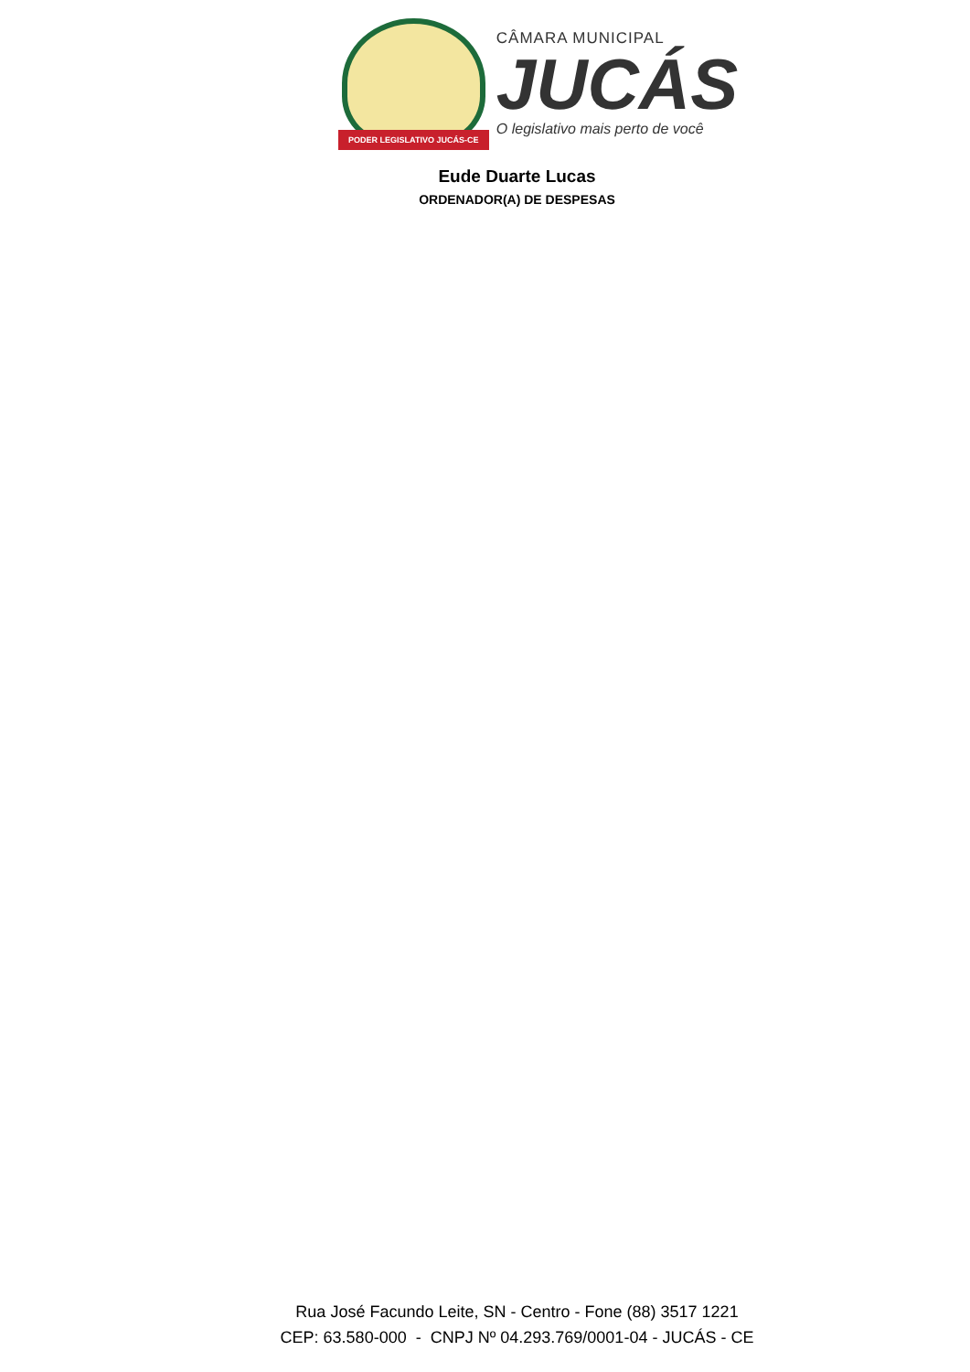PODER LEGISLATIVO JUCÁS-CE
CÂMARA MUNICIPAL
JUCÁS
O legislativo mais perto de você
Eude Duarte Lucas
ORDENADOR(A) DE DESPESAS
Rua José Facundo Leite, SN - Centro - Fone (88) 3517 1221
CEP: 63.580-000 - CNPJ Nº 04.293.769/0001-04 - JUCÁS - CE